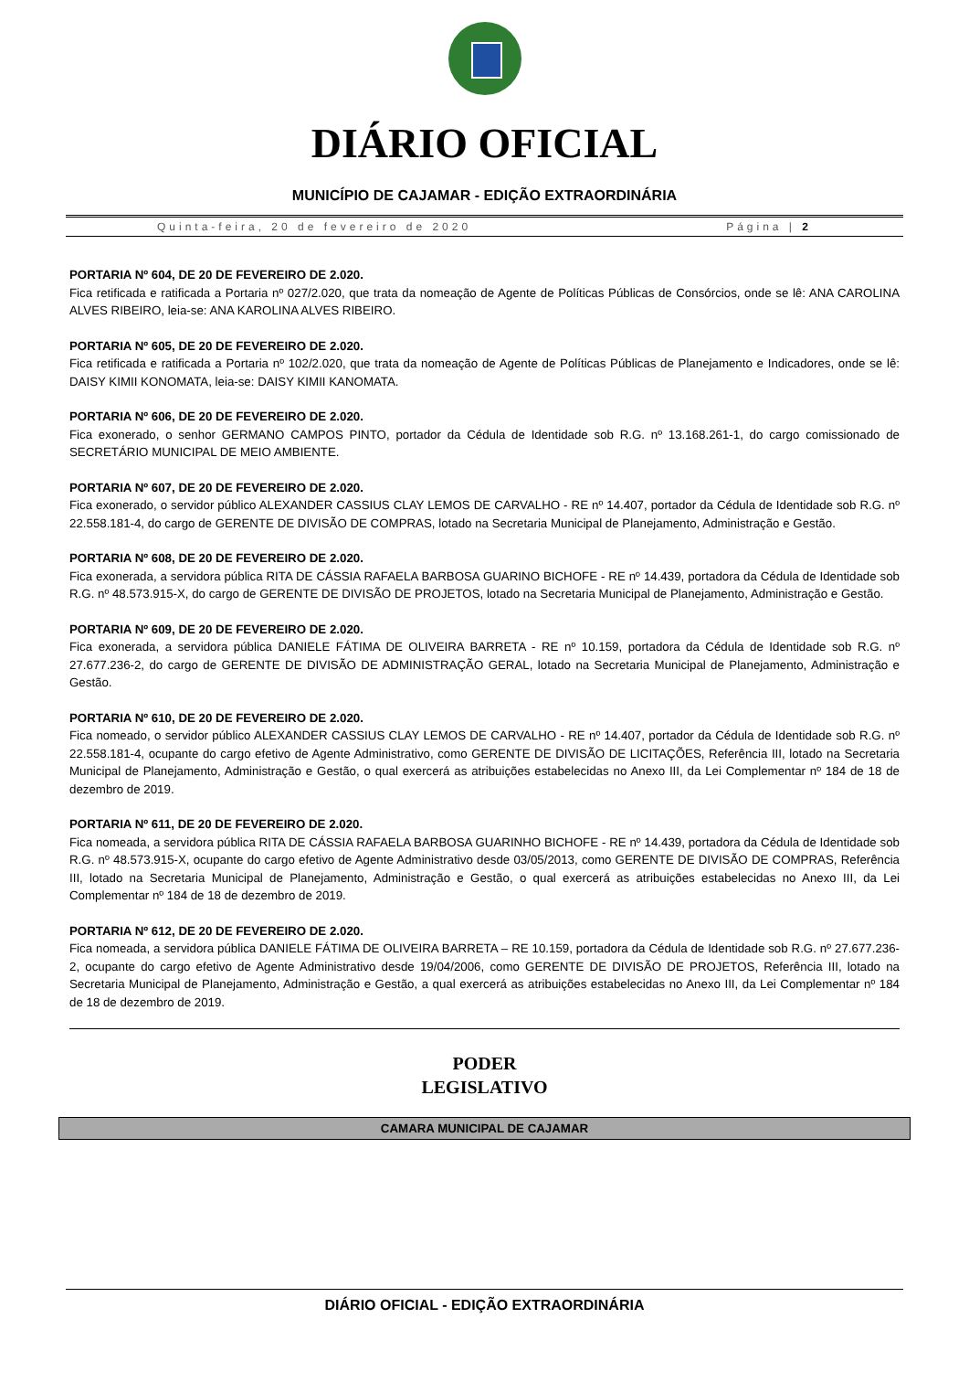DIÁRIO OFICIAL
MUNICÍPIO DE CAJAMAR - EDIÇÃO EXTRAORDINÁRIA
Quinta-feira, 20 de fevereiro de 2020 Página | 2
PORTARIA Nº 604, DE 20 DE FEVEREIRO DE 2.020.
Fica retificada e ratificada a Portaria nº 027/2.020, que trata da nomeação de Agente de Políticas Públicas de Consórcios, onde se lê: ANA CAROLINA ALVES RIBEIRO, leia-se: ANA KAROLINA ALVES RIBEIRO.
PORTARIA Nº 605, DE 20 DE FEVEREIRO DE 2.020.
Fica retificada e ratificada a Portaria nº 102/2.020, que trata da nomeação de Agente de Políticas Públicas de Planejamento e Indicadores, onde se lê: DAISY KIMII KONOMATA, leia-se: DAISY KIMII KANOMATA.
PORTARIA Nº 606, DE 20 DE FEVEREIRO DE 2.020.
Fica exonerado, o senhor GERMANO CAMPOS PINTO, portador da Cédula de Identidade sob R.G. nº 13.168.261-1, do cargo comissionado de SECRETÁRIO MUNICIPAL DE MEIO AMBIENTE.
PORTARIA Nº 607, DE 20 DE FEVEREIRO DE 2.020.
Fica exonerado, o servidor público ALEXANDER CASSIUS CLAY LEMOS DE CARVALHO - RE nº 14.407, portador da Cédula de Identidade sob R.G. nº 22.558.181-4, do cargo de GERENTE DE DIVISÃO DE COMPRAS, lotado na Secretaria Municipal de Planejamento, Administração e Gestão.
PORTARIA Nº 608, DE 20 DE FEVEREIRO DE 2.020.
Fica exonerada, a servidora pública RITA DE CÁSSIA RAFAELA BARBOSA GUARINO BICHOFE - RE nº 14.439, portadora da Cédula de Identidade sob R.G. nº 48.573.915-X, do cargo de GERENTE DE DIVISÃO DE PROJETOS, lotado na Secretaria Municipal de Planejamento, Administração e Gestão.
PORTARIA Nº 609, DE 20 DE FEVEREIRO DE 2.020.
Fica exonerada, a servidora pública DANIELE FÁTIMA DE OLIVEIRA BARRETA - RE nº 10.159, portadora da Cédula de Identidade sob R.G. nº 27.677.236-2, do cargo de GERENTE DE DIVISÃO DE ADMINISTRAÇÃO GERAL, lotado na Secretaria Municipal de Planejamento, Administração e Gestão.
PORTARIA Nº 610, DE 20 DE FEVEREIRO DE 2.020.
Fica nomeado, o servidor público ALEXANDER CASSIUS CLAY LEMOS DE CARVALHO - RE nº 14.407, portador da Cédula de Identidade sob R.G. nº 22.558.181-4, ocupante do cargo efetivo de Agente Administrativo, como GERENTE DE DIVISÃO DE LICITAÇÕES, Referência III, lotado na Secretaria Municipal de Planejamento, Administração e Gestão, o qual exercerá as atribuições estabelecidas no Anexo III, da Lei Complementar nº 184 de 18 de dezembro de 2019.
PORTARIA Nº 611, DE 20 DE FEVEREIRO DE 2.020.
Fica nomeada, a servidora pública RITA DE CÁSSIA RAFAELA BARBOSA GUARINHO BICHOFE - RE nº 14.439, portadora da Cédula de Identidade sob R.G. nº 48.573.915-X, ocupante do cargo efetivo de Agente Administrativo desde 03/05/2013, como GERENTE DE DIVISÃO DE COMPRAS, Referência III, lotado na Secretaria Municipal de Planejamento, Administração e Gestão, o qual exercerá as atribuições estabelecidas no Anexo III, da Lei Complementar nº 184 de 18 de dezembro de 2019.
PORTARIA Nº 612, DE 20 DE FEVEREIRO DE 2.020.
Fica nomeada, a servidora pública DANIELE FÁTIMA DE OLIVEIRA BARRETA – RE 10.159, portadora da Cédula de Identidade sob R.G. nº 27.677.236-2, ocupante do cargo efetivo de Agente Administrativo desde 19/04/2006, como GERENTE DE DIVISÃO DE PROJETOS, Referência III, lotado na Secretaria Municipal de Planejamento, Administração e Gestão, a qual exercerá as atribuições estabelecidas no Anexo III, da Lei Complementar nº 184 de 18 de dezembro de 2019.
PODER
LEGISLATIVO
CAMARA MUNICIPAL DE CAJAMAR
DIÁRIO OFICIAL - EDIÇÃO EXTRAORDINÁRIA